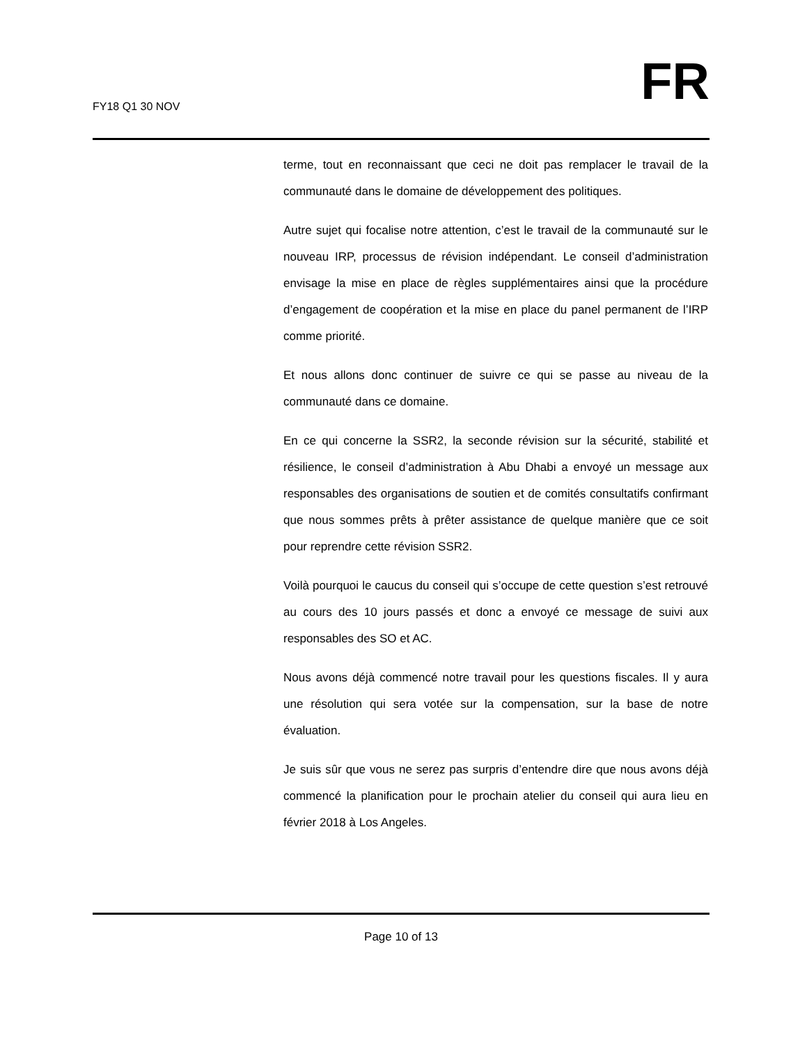FY18 Q1 30 NOV FR
terme, tout en reconnaissant que ceci ne doit pas remplacer le travail de la communauté dans le domaine de développement des politiques.
Autre sujet qui focalise notre attention, c’est le travail de la communauté sur le nouveau IRP, processus de révision indépendant. Le conseil d’administration envisage la mise en place de règles supplémentaires ainsi que la procédure d’engagement de coopération et la mise en place du panel permanent de l’IRP comme priorité.
Et nous allons donc continuer de suivre ce qui se passe au niveau de la communauté dans ce domaine.
En ce qui concerne la SSR2, la seconde révision sur la sécurité, stabilité et résilience, le conseil d’administration à Abu Dhabi a envoyé un message aux responsables des organisations de soutien et de comités consultatifs confirmant que nous sommes prêts à prêter assistance de quelque manière que ce soit pour reprendre cette révision SSR2.
Voilà pourquoi le caucus du conseil qui s’occupe de cette question s’est retrouvé au cours des 10 jours passés et donc a envoyé ce message de suivi aux responsables des SO et AC.
Nous avons déjà commencé notre travail pour les questions fiscales. Il y aura une résolution qui sera votée sur la compensation, sur la base de notre évaluation.
Je suis sûr que vous ne serez pas surpris d’entendre dire que nous avons déjà commencé la planification pour le prochain atelier du conseil qui aura lieu en février 2018 à Los Angeles.
Page 10 of 13